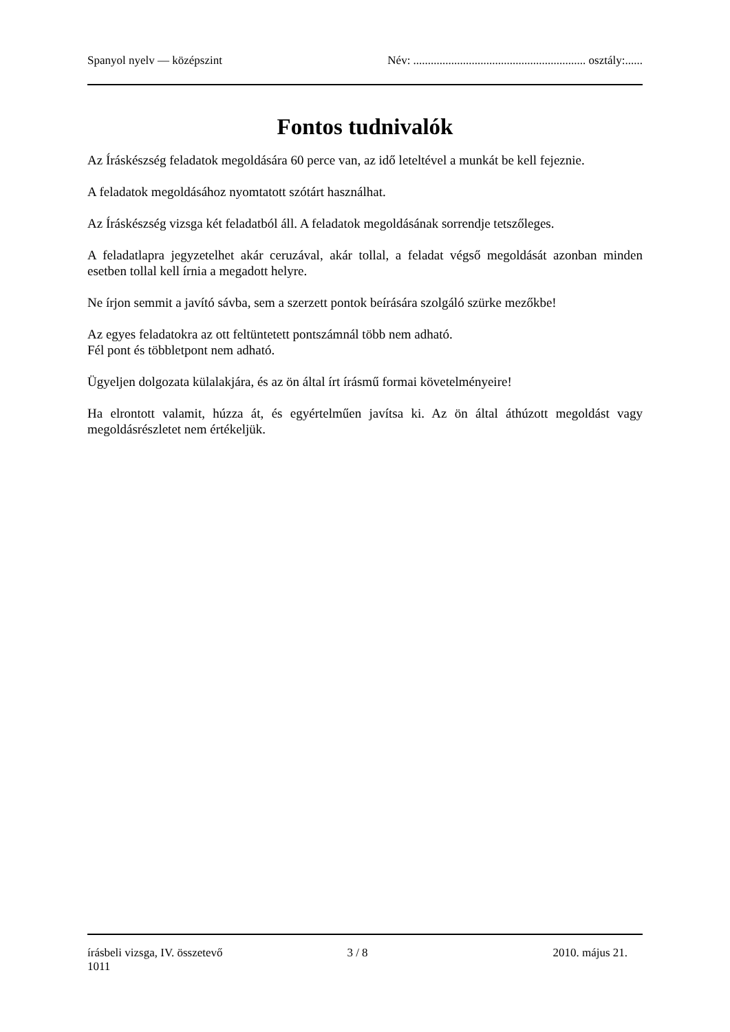Spanyol nyelv — középszint Név: ........................................................... osztály:......
Fontos tudnivalók
Az Íráskészség feladatok megoldására 60 perce van, az idő leteltével a munkát be kell fejeznie.
A feladatok megoldásához nyomtatott szótárt használhat.
Az Íráskészség vizsga két feladatból áll. A feladatok megoldásának sorrendje tetszőleges.
A feladatlapra jegyzetelhet akár ceruzával, akár tollal, a feladat végső megoldását azonban minden esetben tollal kell írnia a megadott helyre.
Ne írjon semmit a javító sávba, sem a szerzett pontok beírására szolgáló szürke mezőkbe!
Az egyes feladatokra az ott feltüntetett pontszámnál több nem adható.
Fél pont és többletpont nem adható.
Ügyeljen dolgozata külalakjára, és az ön által írt írásmű formai követelményeire!
Ha elrontott valamit, húzza át, és egyértelműen javítsa ki. Az ön által áthúzott megoldást vagy megoldásrészletet nem értékeljük.
írásbeli vizsga, IV. összetevő 3 / 8 2010. május 21.
1011